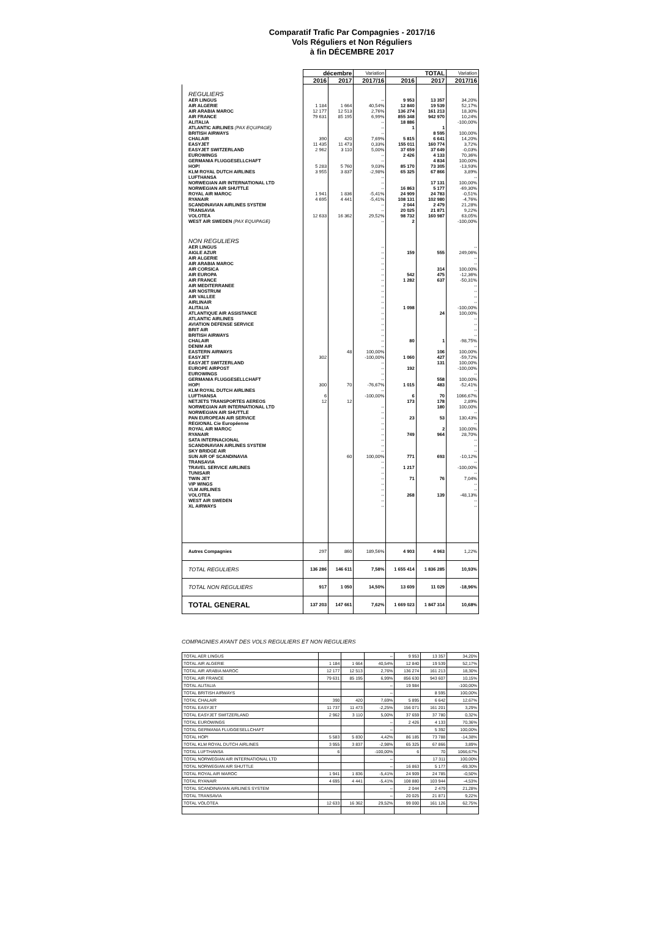Comparatif Trafic Par Compagnies - 2017/16
Vols Réguliers et Non Réguliers
à fin DÉCEMBRE 2017
| | décembre | | Variation | TOTAL | | Variation |
| --- | --- | --- | --- | --- | --- | --- |
| | 2016 | 2017 | 2017/16 | 2016 | 2017 | 2017/16 |
| REGULIERS | | | | | | |
| AER LINGUS | | | -- | 9 953 | 13 357 | 34,20% |
| AIR ALGERIE | 1 184 | 1 664 | 40,54% | 12 840 | 19 539 | 52,17% |
| AIR ARABIA MAROC | 12 177 | 12 513 | 2,76% | 136 274 | 161 213 | 18,30% |
| AIR FRANCE | 79 631 | 85 195 | 6,99% | 855 348 | 942 970 | 10,24% |
| ALITALIA | | | -- | 18 886 | | -100,00% |
| ATLANTIC AIRLINES (PAX EQUIPAGE) | | | -- | 1 | 1 | |
| BRITISH AIRWAYS | | | -- | | 8 595 | 100,00% |
| CHALAIR | 390 | 420 | 7,69% | 5 815 | 6 641 | 14,20% |
| EASYJET | 11 435 | 11 473 | 0,33% | 155 011 | 160 774 | 3,72% |
| EASYJET SWITZERLAND | 2 962 | 3 110 | 5,00% | 37 659 | 37 649 | -0,03% |
| EUROWINGS | | | -- | 2 426 | 4 133 | 70,36% |
| GERMANIA FLUGGESELLCHAFT | | | -- | | 4 834 | 100,00% |
| HOP! | 5 283 | 5 760 | 9,03% | 85 170 | 73 305 | -13,93% |
| KLM ROYAL DUTCH AIRLINES | 3 955 | 3 837 | -2,98% | 65 325 | 67 866 | 3,89% |
| LUFTHANSA | | | -- | | | -- |
| NORWEGIAN AIR INTERNATIONAL LTD | | | -- | | 17 131 | 100,00% |
| NORWEGIAN AIR SHUTTLE | | | -- | 16 863 | 5 177 | -69,30% |
| ROYAL AIR MAROC | 1 941 | 1 836 | -5,41% | 24 909 | 24 783 | -0,51% |
| RYANAIR | 4 695 | 4 441 | -5,41% | 108 131 | 102 980 | -4,76% |
| SCANDINAVIAN AIRLINES SYSTEM | | | -- | 2 044 | 2 479 | 21,28% |
| TRANSAVIA | | | -- | 20 025 | 21 871 | 9,22% |
| VOLOTEA | 12 633 | 16 362 | 29,52% | 98 732 | 160 987 | 63,05% |
| WEST AIR SWEDEN (PAX EQUIPAGE) | | | -- | 2 | | -100,00% |
| NON REGULIERS | | | | | | |
| AER LINGUS | | | -- | | | -- |
| AIGLE AZUR | | | -- | 159 | 555 | 249,06% |
| AIR ALGERIE | | | -- | | | -- |
| AIR ARABIA MAROC | | | -- | | | -- |
| AIR CORSICA | | | -- | | 314 | 100,00% |
| AIR EUROPA | | | -- | 542 | 475 | -12,36% |
| AIR FRANCE | | | -- | 1 282 | 637 | -50,31% |
| AIR MEDITERRANEE | | | -- | | | -- |
| AIR NOSTRUM | | | -- | | | -- |
| AIR VALLEE | | | -- | | | -- |
| AIRLINAIR | | | -- | | | -- |
| ALITALIA | | | -- | 1 098 | | -100,00% |
| ATLANTIQUE AIR ASSISTANCE | | | -- | | 24 | 100,00% |
| ATLANTIC AIRLINES | | | -- | | | -- |
| AVIATION DEFENSE SERVICE | | | -- | | | -- |
| BRIT AIR | | | -- | | | -- |
| BRITISH AIRWAYS | | | -- | | | -- |
| CHALAIR | | | -- | 80 | 1 | -98,75% |
| DENIM AIR | | | -- | | | -- |
| EASTERN AIRWAYS | | 48 | 100,00% | | 106 | 100,00% |
| EASYJET | 302 | | -100,00% | 1 060 | 427 | -59,72% |
| EASYJET SWITZERLAND | | | -- | | 131 | 100,00% |
| EUROPE AIRPOST | | | -- | 192 | | -100,00% |
| EUROWINGS | | | -- | | | -- |
| GERMANIA FLUGGESELLCHAFT | | | -- | | 558 | 100,00% |
| HOP! | 300 | 70 | -76,67% | 1 015 | 483 | -52,41% |
| KLM ROYAL DUTCH AIRLINES | | | -- | | | -- |
| LUFTHANSA | 6 | | -100,00% | 6 | 70 | 1066,67% |
| NETJETS TRANSPORTES AEREOS | 12 | 12 | | 173 | 178 | 2,89% |
| NORWEGIAN AIR INTERNATIONAL LTD | | | -- | | 180 | 100,00% |
| NORWEGIAN AIR SHUTTLE | | | -- | | | -- |
| PAN EUROPEAN AIR SERVICE | | | -- | 23 | 53 | 130,43% |
| REGIONAL Cie Européenne | | | -- | | | -- |
| ROYAL AIR MAROC | | | -- | | 2 | 100,00% |
| RYANAIR | | | -- | 749 | 964 | 28,70% |
| SATA INTERNACIONAL | | | -- | | | -- |
| SCANDINAVIAN AIRLINES SYSTEM | | | -- | | | -- |
| SKY BRIDGE AIR | | | -- | | | -- |
| SUN AIR OF SCANDINAVIA | | 60 | 100,00% | 771 | 693 | -10,12% |
| TRANSAVIA | | | -- | | | -- |
| TRAVEL SERVICE AIRLINES | | | -- | 1 217 | | -100,00% |
| TUNISAIR | | | -- | | | -- |
| TWIN JET | | | -- | 71 | 76 | 7,04% |
| VIP WINGS | | | -- | | | -- |
| VLM AIRLINES | | | -- | | | -- |
| VOLOTEA | | | -- | 268 | 139 | -48,13% |
| WEST AIR SWEDEN | | | -- | | | -- |
| XL AIRWAYS | | | -- | | | -- |
| Autres Compagnies | 297 | 860 | 189,56% | 4 903 | 4 963 | 1,22% |
| TOTAL REGULIERS | 136 286 | 146 611 | 7,58% | 1 655 414 | 1 836 285 | 10,93% |
| TOTAL NON REGULIERS | 917 | 1 050 | 14,50% | 13 609 | 11 029 | -18,96% |
| TOTAL GENERAL | 137 203 | 147 661 | 7,62% | 1 669 023 | 1 847 314 | 10,68% |
COMPAGNIES AYANT DES VOLS REGULIERS ET NON REGULIERS
| TOTAL AER LINGUS | | | -- | 9 953 | 13 357 | 34,20% |
| TOTAL AIR ALGERIE | 1 184 | 1 664 | 40,54% | 12 840 | 19 539 | 52,17% |
| TOTAL AIR ARABIA MAROC | 12 177 | 12 513 | 2,76% | 136 274 | 161 213 | 18,30% |
| TOTAL AIR FRANCE | 79 631 | 85 195 | 6,99% | 856 630 | 943 607 | 10,15% |
| TOTAL ALITALIA | | | -- | 19 984 | | -100,00% |
| TOTAL BRITISH AIRWAYS | | | -- | | 8 595 | 100,00% |
| TOTAL CHALAIR | 390 | 420 | 7,69% | 5 895 | 6 642 | 12,67% |
| TOTAL EASYJET | 11 737 | 11 473 | -2,25% | 156 071 | 161 201 | 3,29% |
| TOTAL EASYJET SWITZERLAND | 2 962 | 3 110 | 5,00% | 37 659 | 37 780 | 0,32% |
| TOTAL EUROWINGS | | | -- | 2 426 | 4 133 | 70,36% |
| TOTAL GERMANIA FLUGGESELLCHAFT | | | -- | | 5 392 | 100,00% |
| TOTAL HOP! | 5 583 | 5 830 | 4,42% | 86 185 | 73 788 | -14,38% |
| TOTAL KLM ROYAL DUTCH AIRLINES | 3 955 | 3 837 | -2,98% | 65 325 | 67 866 | 3,89% |
| TOTAL LUFTHANSA | 6 | | -100,00% | 6 | 70 | 1066,67% |
| TOTAL NORWEGIAN AIR INTERNATIONAL LTD | | | -- | | 17 311 | 100,00% |
| TOTAL NORWEGIAN AIR SHUTTLE | | | -- | 16 863 | 5 177 | -69,30% |
| TOTAL ROYAL AIR MAROC | 1 941 | 1 836 | -5,41% | 24 909 | 24 785 | -0,50% |
| TOTAL RYANAIR | 4 695 | 4 441 | -5,41% | 108 880 | 103 944 | -4,53% |
| TOTAL SCANDINAVIAN AIRLINES SYSTEM | | | -- | 2 044 | 2 479 | 21,28% |
| TOTAL TRANSAVIA | | | -- | 20 025 | 21 871 | 9,22% |
| TOTAL VOLOTEA | 12 633 | 16 362 | 29,52% | 99 000 | 161 126 | 62,75% |